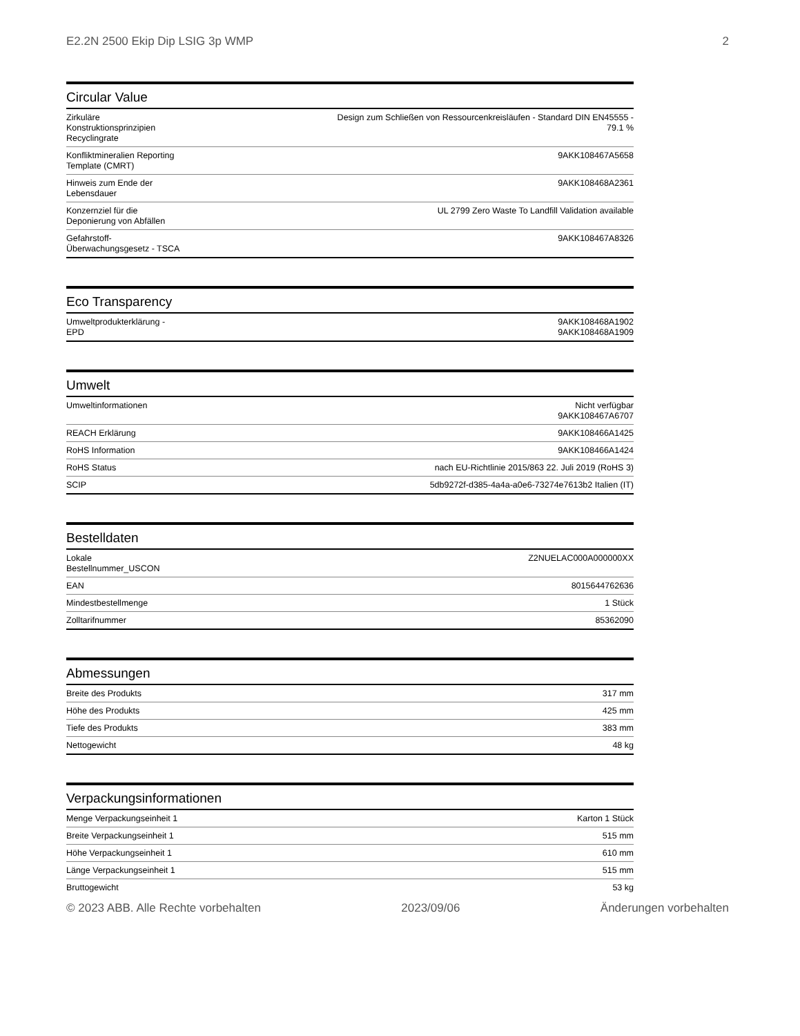E2.2N 2500 Ekip Dip LSIG 3p WMP 2
Circular Value
| Zirkuläre Konstruktionsprinzipien Recyclingrate | Design zum Schließen von Ressourcenkreisläufen - Standard DIN EN45555 - 79.1 % |
| Konfliktmineralien Reporting Template (CMRT) | 9AKK108467A5658 |
| Hinweis zum Ende der Lebensdauer | 9AKK108468A2361 |
| Konzernziel für die Deponierung von Abfällen | UL 2799 Zero Waste To Landfill Validation available |
| Gefahrstoff-Überwachungsgesetz - TSCA | 9AKK108467A8326 |
Eco Transparency
| Umweltprodukterklärung - EPD | 9AKK108468A1902 9AKK108468A1909 |
Umwelt
| Umweltinformationen | Nicht verfügbar 9AKK108467A6707 |
| REACH Erklärung | 9AKK108466A1425 |
| RoHS Information | 9AKK108466A1424 |
| RoHS Status | nach EU-Richtlinie 2015/863 22. Juli 2019 (RoHS 3) |
| SCIP | 5db9272f-d385-4a4a-a0e6-73274e7613b2 Italien (IT) |
Bestelldaten
| Lokale Bestellnummer_USCON | Z2NUELAC000A000000XX |
| EAN | 8015644762636 |
| Mindestbestellmenge | 1 Stück |
| Zolltarifnummer | 85362090 |
Abmessungen
| Breite des Produkts | 317 mm |
| Höhe des Produkts | 425 mm |
| Tiefe des Produkts | 383 mm |
| Nettogewicht | 48 kg |
Verpackungsinformationen
| Menge Verpackungseinheit 1 | Karton 1 Stück |
| Breite Verpackungseinheit 1 | 515 mm |
| Höhe Verpackungseinheit 1 | 610 mm |
| Länge Verpackungseinheit 1 | 515 mm |
| Bruttogewicht | 53 kg |
© 2023 ABB. Alle Rechte vorbehalten 2023/09/06 Änderungen vorbehalten